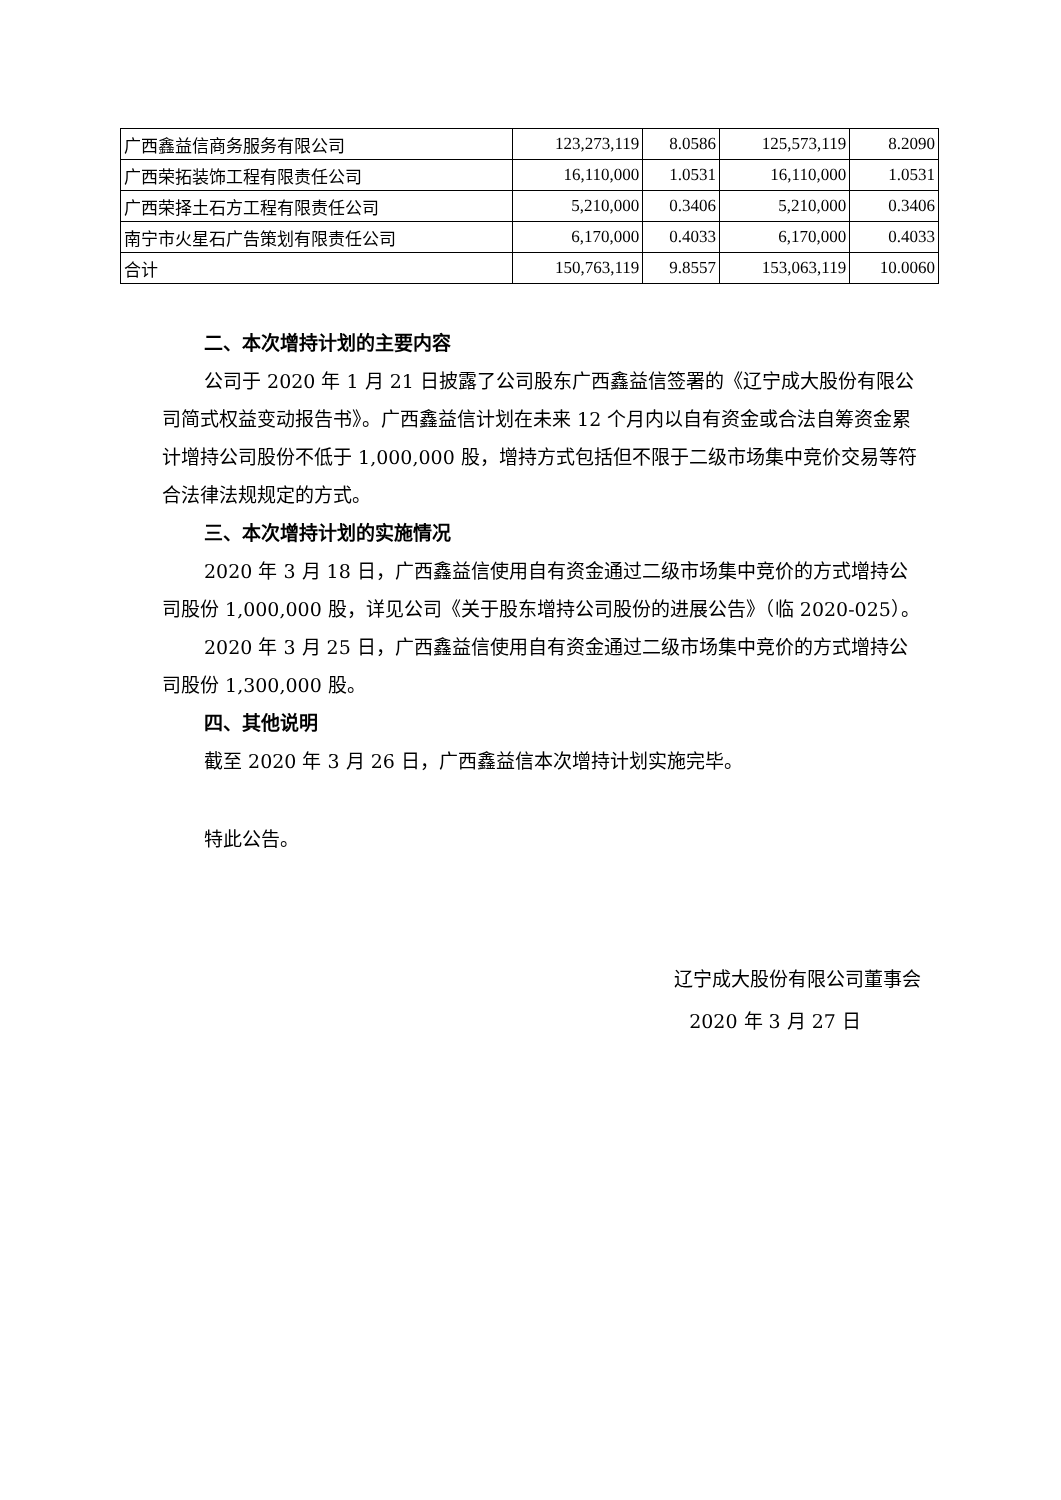| 广西鑫益信商务服务有限公司 | 123,273,119 | 8.0586 | 125,573,119 | 8.2090 |
| 广西荣拓装饰工程有限责任公司 | 16,110,000 | 1.0531 | 16,110,000 | 1.0531 |
| 广西荣择土石方工程有限责任公司 | 5,210,000 | 0.3406 | 5,210,000 | 0.3406 |
| 南宁市火星石广告策划有限责任公司 | 6,170,000 | 0.4033 | 6,170,000 | 0.4033 |
| 合计 | 150,763,119 | 9.8557 | 153,063,119 | 10.0060 |
二、本次增持计划的主要内容
公司于 2020 年 1 月 21 日披露了公司股东广西鑫益信签署的《辽宁成大股份有限公司简式权益变动报告书》。广西鑫益信计划在未来 12 个月内以自有资金或合法自筹资金累计增持公司股份不低于 1,000,000 股，增持方式包括但不限于二级市场集中竞价交易等符合法律法规规定的方式。
三、本次增持计划的实施情况
2020 年 3 月 18 日，广西鑫益信使用自有资金通过二级市场集中竞价的方式增持公司股份 1,000,000 股，详见公司《关于股东增持公司股份的进展公告》（临 2020-025）。
2020 年 3 月 25 日，广西鑫益信使用自有资金通过二级市场集中竞价的方式增持公司股份 1,300,000 股。
四、其他说明
截至 2020 年 3 月 26 日，广西鑫益信本次增持计划实施完毕。
特此公告。
辽宁成大股份有限公司董事会
2020 年 3 月 27 日